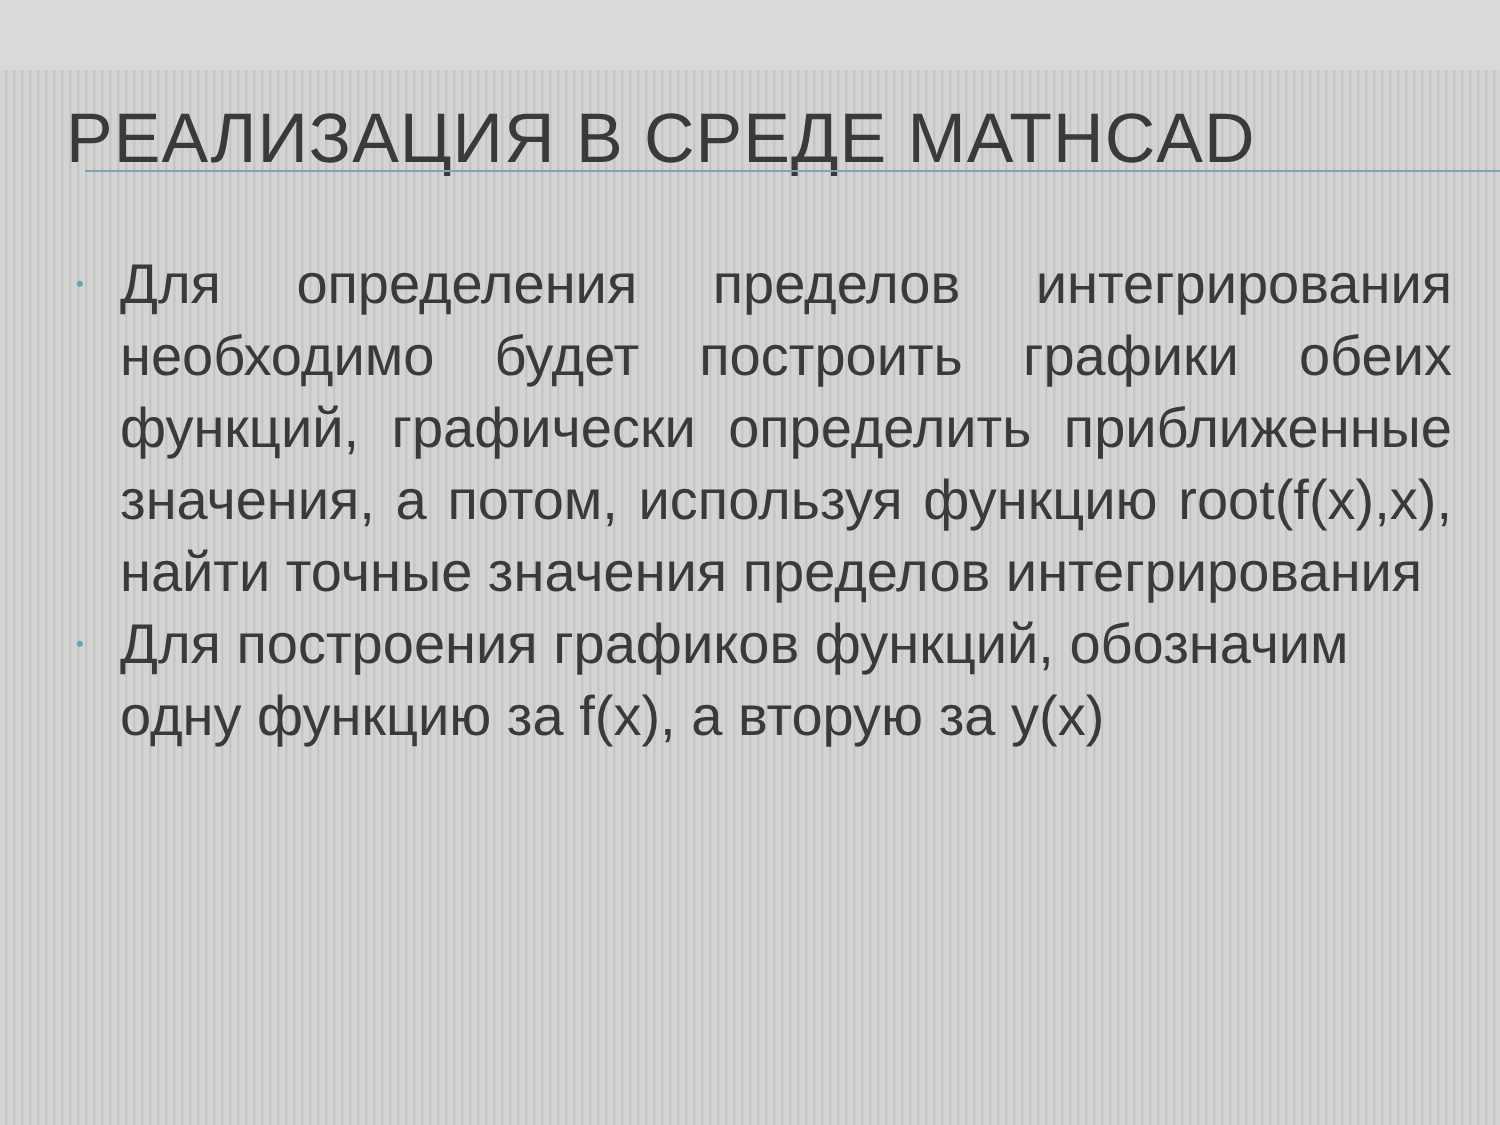РЕАЛИЗАЦИЯ В СРЕДЕ MATHCAD
• Для определения пределов интегрирования необходимо будет построить графики обеих функций, графически определить приближенные значения, а потом, используя функцию root(f(x),x), найти точные значения пределов интегрирования
• Для построения графиков функций, обозначим одну функцию за f(x), а вторую за y(x)